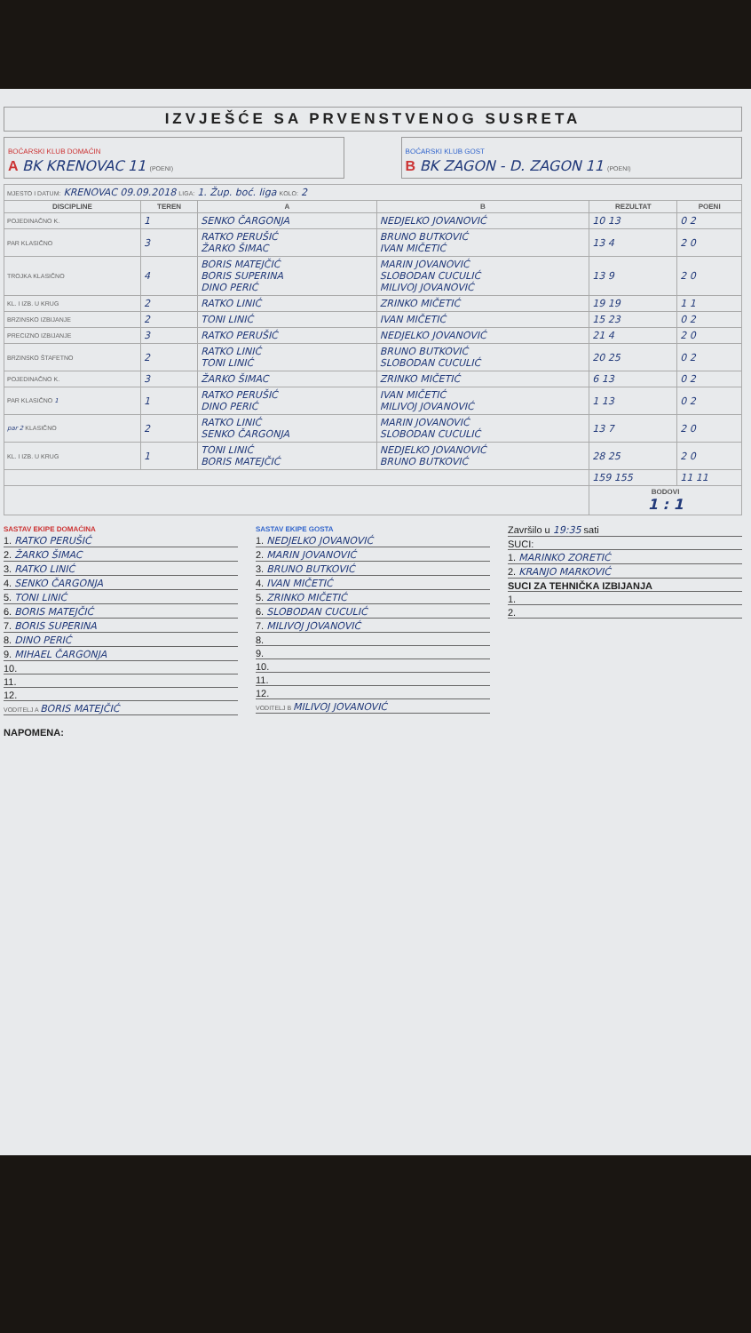IZVJEŠĆE SA PRVENSTVENOG SUSRETA
BOĆARSKI KLUB DOMAĆIN
A BK KRENOVAC 11 (POENI)
BOĆARSKI KLUB GOST
B BK ZAGON - D. ZAGON 11 (POENI)
| MJESTO I DATUM: KRENOVAC 09.09.2018 LIGA: 1. Žup. boć. liga KOLO: 2 | | | | | |
| DISCIPLINE | TEREN | A | B | REZULTAT | POENI |
| POJEDINAČNO K. | 1 | SENKO ČARGONJA | NEDJELKO JOVANOVIĆ | 10 13 | 0 2 |
| PAR KLASIČNO | 3 | RATKO PERUŠIĆ ŽARKO ŠIMAC | BRUNO BUTKOVIĆ IVAN MIČETIĆ | 13 4 | 2 0 |
| TROJKA KLASIČNO | 4 | BORIS MATEJČIĆ BORIS SUPERINA DINO PERIĆ | MARIN JOVANOVIĆ SLOBODAN CUCULIĆ MILIVOJ JOVANOVIĆ | 13 9 | 2 0 |
| KL. I IZB. U KRUG | 2 | RATKO LINIĆ | ZRINKO MIČETIĆ | 19 19 | 1 1 |
| BRZINSKO IZBIJANJE | 2 | TONI LINIĆ | IVAN MIČETIĆ | 15 23 | 0 2 |
| PRECIZNO IZBIJANJE | 3 | RATKO PERUŠIĆ | NEDJELKO JOVANOVIĆ | 21 4 | 2 0 |
| BRZINSKO ŠTAFETNO | 2 | RATKO LINIĆ TONI LINIĆ | BRUNO BUTKOVIĆ SLOBODAN CUCULIĆ | 20 25 | 0 2 |
| POJEDINAČNO K. | 3 | ŽARKO ŠIMAC | ZRINKO MIČETIĆ | 6 13 | 0 2 |
| PAR KLASIČNO 1 | 1 | RATKO PERUŠIĆ DINO PERIĆ | IVAN MIČETIĆ MILIVOJ JOVANOVIĆ | 1 13 | 0 2 |
| par 2 KLASIČNO | 2 | RATKO LINIĆ SENKO ČARGONJA | MARIN JOVANOVIĆ SLOBODAN CUCULIĆ | 13 7 | 2 0 |
| KL. I IZB. U KRUG | 1 | TONI LINIĆ BORIS MATEJČIĆ | NEDJELKO JOVANOVIĆ BRUNO BUTKOVIĆ | 28 25 | 2 0 |
| | | | | 159 155 | 11 11 |
| | | | | BODOVI 1 : 1 | |
SASTAV EKIPE DOMAĆINA
1. RATKO PERUŠIĆ
2. ŽARKO ŠIMAC
3. RATKO LINIĆ
4. SENKO ČARGONJA
5. TONI LINIĆ
6. BORIS MATEJČIĆ
7. BORIS SUPERINA
8. DINO PERIĆ
9. MIHAEL ČARGONJA
10.
11.
12.
VODITELJ A BORIS MATEJČIĆ
SASTAV EKIPE GOSTA
1. NEDJELKO JOVANOVIĆ
2. MARIN JOVANOVIĆ
3. BRUNO BUTKOVIĆ
4. IVAN MIČETIĆ
5. ZRINKO MIČETIĆ
6. SLOBODAN CUCULIĆ
7. MILIVOJ JOVANOVIĆ
8.
9.
10.
11.
12.
VODITELJ B MILIVOJ JOVANOVIĆ
Završilo u 19:35 sati
SUCI:
1. MARINKO ZORETIĆ
2. KRANJO MARKOVIĆ
SUCI ZA TEHNIČKA IZBIJANJA
1.
2.
NAPOMENA: